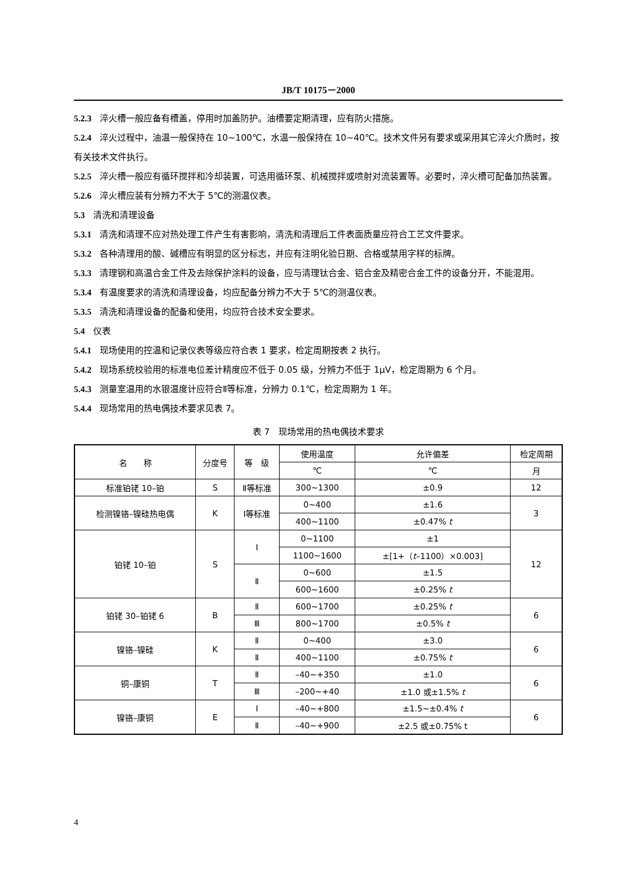JB/T 10175－2000
5.2.3 淬火槽一般应备有槽盖，停用时加盖防护。油槽要定期清理，应有防火措施。
5.2.4 淬火过程中，油温一般保持在 10~100℃，水温一般保持在 10~40℃。技术文件另有要求或采用其它淬火介质时，按有关技术文件执行。
5.2.5 淬火槽一般应有循环搅拌和冷却装置，可选用循环泵、机械搅拌或喷射对流装置等。必要时，淬火槽可配备加热装置。
5.2.6 淬火槽应装有分辨力不大于 5℃的测温仪表。
5.3 清洗和清理设备
5.3.1 清洗和清理不应对热处理工件产生有害影响，清洗和清理后工件表面质量应符合工艺文件要求。
5.3.2 各种清理用的酸、碱槽应有明显的区分标志，并应有注明化验日期、合格或禁用字样的标牌。
5.3.3 清理钢和高温合金工件及去除保护涂料的设备，应与清理钛合金、铝合金及精密合金工件的设备分开，不能混用。
5.3.4 有温度要求的清洗和清理设备，均应配备分辨力不大于 5℃的测温仪表。
5.3.5 清洗和清理设备的配备和使用，均应符合技术安全要求。
5.4 仪表
5.4.1 现场使用的控温和记录仪表等级应符合表 1 要求，检定周期按表 2 执行。
5.4.2 现场系统校验用的标准电位差计精度应不低于 0.05 级，分辨力不低于 1μV，检定周期为 6 个月。
5.4.3 测量室温用的水银温度计应符合Ⅱ等标准，分辨力 0.1℃，检定周期为 1 年。
5.4.4 现场常用的热电偶技术要求见表 7。
表 7　现场常用的热电偶技术要求
| 名 称 | 分度号 | 等 级 | 使用温度 | 允许偏差 | 检定周期 |
| --- | --- | --- | --- | --- | --- |
| | | | ℃ | ℃ | 月 |
| 标准铂铑 10–铂 | S | Ⅱ等标准 | 300~1300 | ±0.9 | 12 |
| 检测镍铬–镍硅热电偶 | K | Ⅰ等标准 | 0~400 | ±1.6 | 3 |
| | | | 400~1100 | ±0.47% t | |
| 铂铑 10–铂 | S | Ⅰ | 0~1100 | ±1 | 12 |
| | | | 1100~1600 | ±[1+（ t –1100）×0.003] | |
| | | Ⅱ | 0~600 | ±1.5 | |
| | | | 600~1600 | ±0.25% t | |
| 铂铑 30–铂铑 6 | B | Ⅱ | 600~1700 | ±0.25% t | 6 |
| | | Ⅲ | 800~1700 | ±0.5% t | |
| 镍铬–镍硅 | K | Ⅱ | 0~400 | ±3.0 | 6 |
| | | Ⅱ | 400~1100 | ±0.75% t | |
| 铜–康铜 | T | Ⅱ | –40~+350 | ±1.0 | 6 |
| | | Ⅲ | –200~+40 | ±1.0 或±1.5% t | |
| 镍铬–康铜 | E | Ⅰ | –40~+800 | ±1.5~±0.4% t | 6 |
| | | Ⅱ | –40~+900 | ±2.5 或±0.75% t | |
4